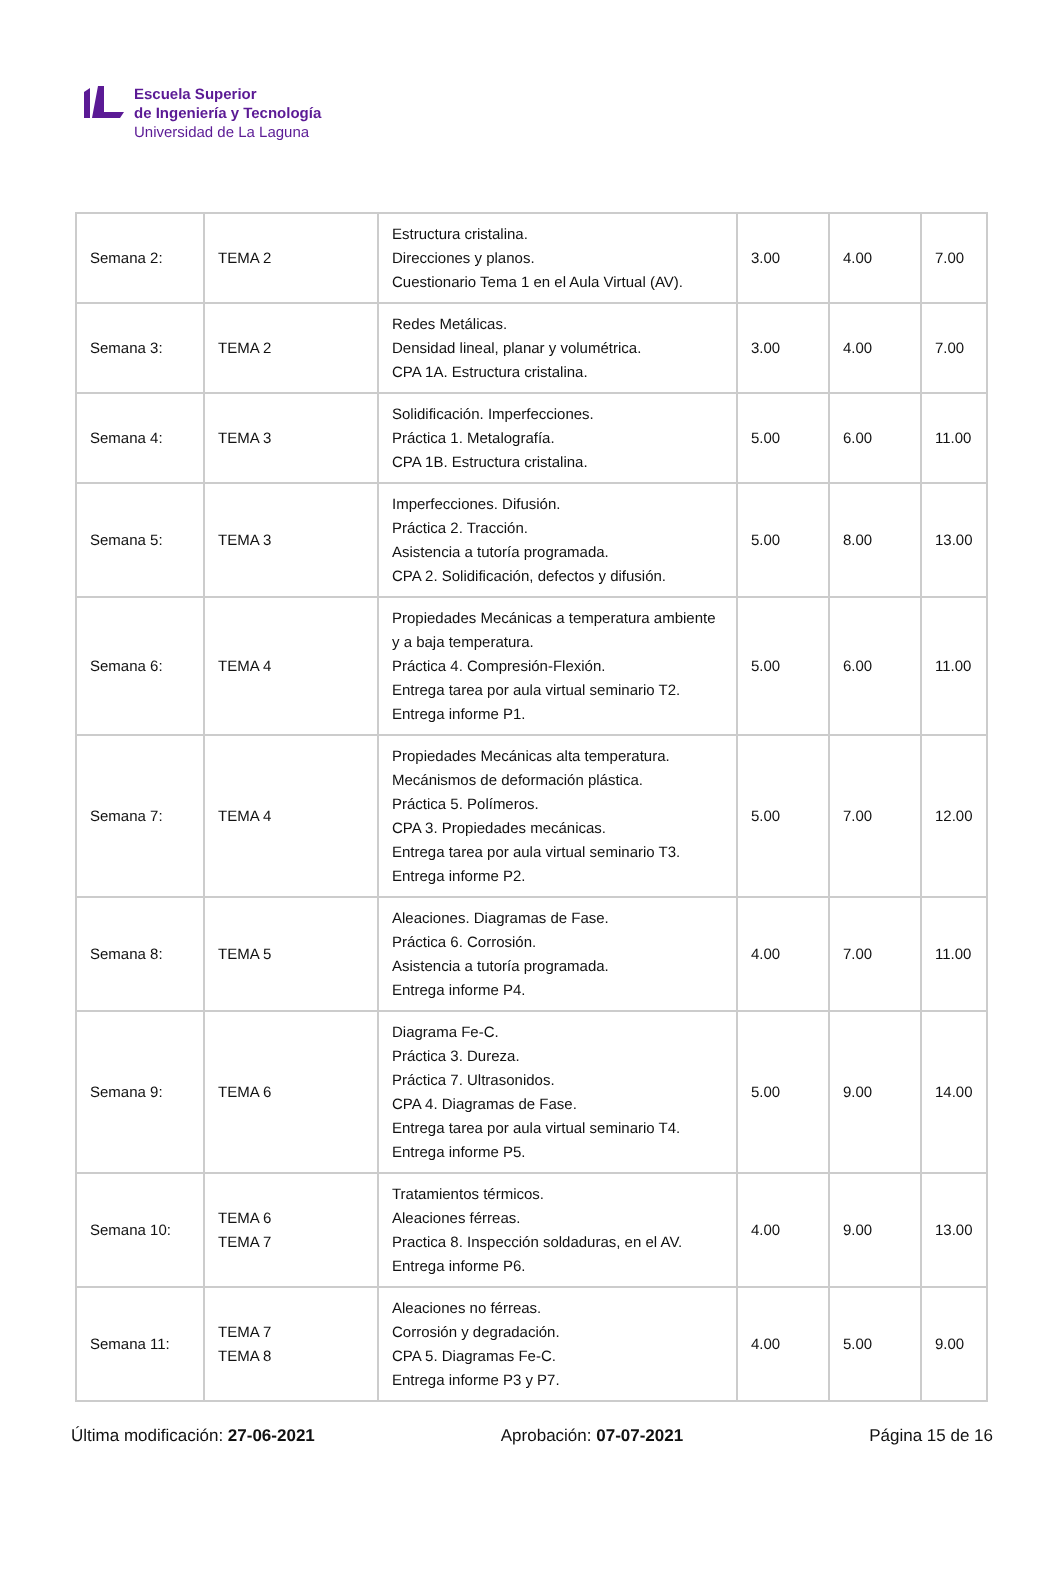Escuela Superior
de Ingeniería y Tecnología
Universidad de La Laguna
| Semana 2: | TEMA 2 | Estructura cristalina. Direcciones y planos. Cuestionario Tema 1 en el Aula Virtual (AV). | 3.00 | 4.00 | 7.00 |
| Semana 3: | TEMA 2 | Redes Metálicas. Densidad lineal, planar y volumétrica. CPA 1A. Estructura cristalina. | 3.00 | 4.00 | 7.00 |
| Semana 4: | TEMA 3 | Solidificación. Imperfecciones. Práctica 1. Metalografía. CPA 1B. Estructura cristalina. | 5.00 | 6.00 | 11.00 |
| Semana 5: | TEMA 3 | Imperfecciones. Difusión. Práctica 2. Tracción. Asistencia a tutoría programada. CPA 2. Solidificación, defectos y difusión. | 5.00 | 8.00 | 13.00 |
| Semana 6: | TEMA 4 | Propiedades Mecánicas a temperatura ambiente y a baja temperatura. Práctica 4. Compresión-Flexión. Entrega tarea por aula virtual seminario T2. Entrega informe P1. | 5.00 | 6.00 | 11.00 |
| Semana 7: | TEMA 4 | Propiedades Mecánicas alta temperatura. Mecánismos de deformación plástica. Práctica 5. Polímeros. CPA 3. Propiedades mecánicas. Entrega tarea por aula virtual seminario T3. Entrega informe P2. | 5.00 | 7.00 | 12.00 |
| Semana 8: | TEMA 5 | Aleaciones. Diagramas de Fase. Práctica 6. Corrosión. Asistencia a tutoría programada. Entrega informe P4. | 4.00 | 7.00 | 11.00 |
| Semana 9: | TEMA 6 | Diagrama Fe-C. Práctica 3. Dureza. Práctica 7. Ultrasonidos. CPA 4. Diagramas de Fase. Entrega tarea por aula virtual seminario T4. Entrega informe P5. | 5.00 | 9.00 | 14.00 |
| Semana 10: | TEMA 6 TEMA 7 | Tratamientos térmicos. Aleaciones férreas. Practica 8. Inspección soldaduras, en el AV. Entrega informe P6. | 4.00 | 9.00 | 13.00 |
| Semana 11: | TEMA 7 TEMA 8 | Aleaciones no férreas. Corrosión y degradación. CPA 5. Diagramas Fe-C. Entrega informe P3 y P7. | 4.00 | 5.00 | 9.00 |
Última modificación: 27-06-2021 Aprobación: 07-07-2021 Página 15 de 16